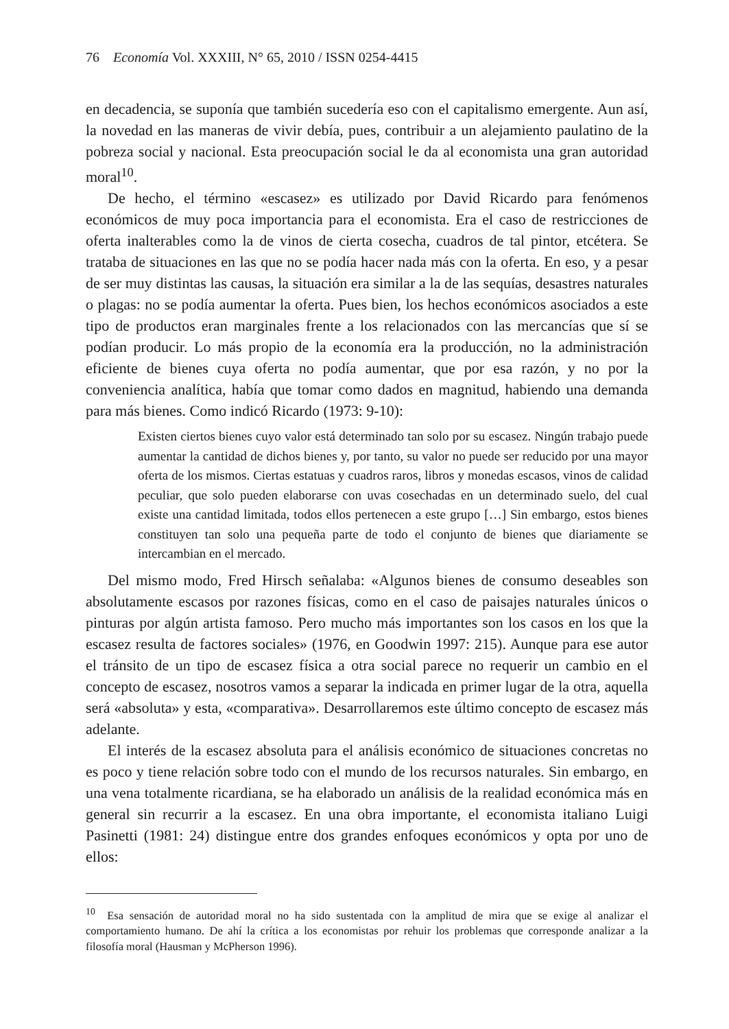76 Economía Vol. XXXIII, N° 65, 2010 / ISSN 0254-4415
en decadencia, se suponía que también sucedería eso con el capitalismo emergente. Aun así, la novedad en las maneras de vivir debía, pues, contribuir a un alejamiento paulatino de la pobreza social y nacional. Esta preocupación social le da al economista una gran autoridad moral<sup>10</sup>.
De hecho, el término «escasez» es utilizado por David Ricardo para fenómenos económicos de muy poca importancia para el economista. Era el caso de restricciones de oferta inalterables como la de vinos de cierta cosecha, cuadros de tal pintor, etcétera. Se trataba de situaciones en las que no se podía hacer nada más con la oferta. En eso, y a pesar de ser muy distintas las causas, la situación era similar a la de las sequías, desastres naturales o plagas: no se podía aumentar la oferta. Pues bien, los hechos económicos asociados a este tipo de productos eran marginales frente a los relacionados con las mercancías que sí se podían producir. Lo más propio de la economía era la producción, no la administración eficiente de bienes cuya oferta no podía aumentar, que por esa razón, y no por la conveniencia analítica, había que tomar como dados en magnitud, habiendo una demanda para más bienes. Como indicó Ricardo (1973: 9-10):
Existen ciertos bienes cuyo valor está determinado tan solo por su escasez. Ningún trabajo puede aumentar la cantidad de dichos bienes y, por tanto, su valor no puede ser reducido por una mayor oferta de los mismos. Ciertas estatuas y cuadros raros, libros y monedas escasos, vinos de calidad peculiar, que solo pueden elaborarse con uvas cosechadas en un determinado suelo, del cual existe una cantidad limitada, todos ellos pertenecen a este grupo […] Sin embargo, estos bienes constituyen tan solo una pequeña parte de todo el conjunto de bienes que diariamente se intercambian en el mercado.
Del mismo modo, Fred Hirsch señalaba: «Algunos bienes de consumo deseables son absolutamente escasos por razones físicas, como en el caso de paisajes naturales únicos o pinturas por algún artista famoso. Pero mucho más importantes son los casos en los que la escasez resulta de factores sociales» (1976, en Goodwin 1997: 215). Aunque para ese autor el tránsito de un tipo de escasez física a otra social parece no requerir un cambio en el concepto de escasez, nosotros vamos a separar la indicada en primer lugar de la otra, aquella será «absoluta» y esta, «comparativa». Desarrollaremos este último concepto de escasez más adelante.
El interés de la escasez absoluta para el análisis económico de situaciones concretas no es poco y tiene relación sobre todo con el mundo de los recursos naturales. Sin embargo, en una vena totalmente ricardiana, se ha elaborado un análisis de la realidad económica más en general sin recurrir a la escasez. En una obra importante, el economista italiano Luigi Pasinetti (1981: 24) distingue entre dos grandes enfoques económicos y opta por uno de ellos:
<sup>10</sup> Esa sensación de autoridad moral no ha sido sustentada con la amplitud de mira que se exige al analizar el comportamiento humano. De ahí la crítica a los economistas por rehuir los problemas que corresponde analizar a la filosofía moral (Hausman y McPherson 1996).